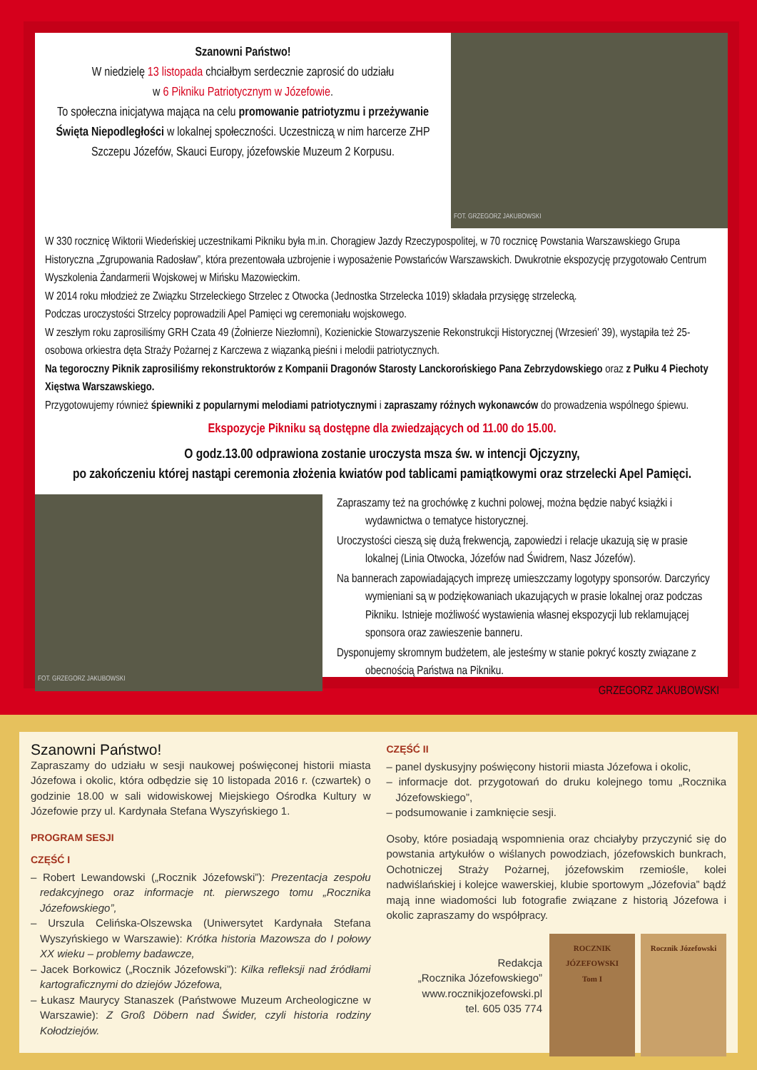Szanowni Państwo!
W niedzielę 13 listopada chciałbym serdecznie zaprosić do udziału
w 6 Pikniku Patriotycznym w Józefowie.
To społeczna inicjatywa mająca na celu promowanie patriotyzmu i przeżywanie Święta Niepodległości w lokalnej społeczności. Uczestniczą w nim harcerze ZHP Szczepu Józefów, Skauci Europy, józefowskie Muzeum 2 Korpusu.
FOT. GRZEGORZ JAKUBOWSKI
W 330 rocznicę Wiktorii Wiedeńskiej uczestnikami Pikniku była m.in. Chorągiew Jazdy Rzeczypospolitej, w 70 rocznicę Powstania Warszawskiego Grupa Historyczna „Zgrupowania Radosław”, która prezentowała uzbrojenie i wyposażenie Powstańców Warszawskich. Dwukrotnie ekspozycję przygotowało Centrum Wyszkolenia Żandarmerii Wojskowej w Mińsku Mazowieckim.
W 2014 roku młodzież ze Związku Strzeleckiego Strzelec z Otwocka (Jednostka Strzelecka 1019) składała przysięgę strzelecką.
Podczas uroczystości Strzelcy poprowadzili Apel Pamięci wg ceremoniału wojskowego.
W zeszłym roku zaprosiliśmy GRH Czata 49 (Żołnierze Niezłomni), Kozienickie Stowarzyszenie Rekonstrukcji Historycznej (Wrzesień' 39), wystąpiła też 25-osobowa orkiestra dęta Straży Pożarnej z Karczewa z wiązanką pieśni i melodii patriotycznych.
Na tegoroczny Piknik zaprosiliśmy rekonstruktorów z Kompanii Dragonów Starosty Lanckorońskiego Pana Zebrzydowskiego oraz z Pułku 4 Piechoty Xięstwa Warszawskiego.
Przygotowujemy również śpiewniki z popularnymi melodiami patriotycznymi i zapraszamy różnych wykonawców do prowadzenia wspólnego śpiewu.
Ekspozycje Pikniku są dostępne dla zwiedzających od 11.00 do 15.00.
O godz.13.00 odprawiona zostanie uroczysta msza św. w intencji Ojczyzny,
po zakończeniu której nastąpi ceremonia złożenia kwiatów pod tablicami pamiątkowymi oraz strzelecki Apel Pamięci.
FOT. GRZEGORZ JAKUBOWSKI
Zapraszamy też na grochówkę z kuchni polowej, można będzie nabyć książki i wydawnictwa o tematyce historycznej.
Uroczystości cieszą się dużą frekwencją, zapowiedzi i relacje ukazują się w prasie lokalnej (Linia Otwocka, Józefów nad Świdrem, Nasz Józefów).
Na bannerach zapowiadających imprezę umieszczamy logotypy sponsorów. Darczyńcy wymieniani są w podziękowaniach ukazujących w prasie lokalnej oraz podczas Pikniku. Istnieje możliwość wystawienia własnej ekspozycji lub reklamującej sponsora oraz zawieszenie banneru.
Dysponujemy skromnym budżetem, ale jesteśmy w stanie pokryć koszty związane z obecnością Państwa na Pikniku.
GRZEGORZ JAKUBOWSKI
Szanowni Państwo!
Zapraszamy do udziału w sesji naukowej poświęconej historii miasta Józefowa i okolic, która odbędzie się 10 listopada 2016 r. (czwartek) o godzinie 18.00 w sali widowiskowej Miejskiego Ośrodka Kultury w Józefowie przy ul. Kardynała Stefana Wyszyńskiego 1.
PROGRAM SESJI
CZĘŚĆ I
– Robert Lewandowski („Rocznik Józefowski”): Prezentacja zespołu redakcyjnego oraz informacje nt. pierwszego tomu „Rocznika Józefowskiego”,
– Urszula Celińska-Olszewska (Uniwersytet Kardynała Stefana Wyszyńskiego w Warszawie): Krótka historia Mazowsza do I połowy XX wieku – problemy badawcze,
– Jacek Borkowicz („Rocznik Józefowski”): Kilka refleksji nad źródłami kartograficznymi do dziejów Józefowa,
– Łukasz Maurycy Stanaszek (Państwowe Muzeum Archeologiczne w Warszawie): Z Groß Döbern nad Świder, czyli historia rodziny Kołodziejów.
CZĘŚĆ II
– panel dyskusyjny poświęcony historii miasta Józefowa i okolic,
– informacje dot. przygotowań do druku kolejnego tomu „Rocznika Józefowskiego”,
– podsumowanie i zamknięcie sesji.
Osoby, które posiadają wspomnienia oraz chciałyby przyczynić się do powstania artykułów o wiślanych powodziach, józefowskich bunkrach, Ochotniczej Straży Pożarnej, józefowskim rzemiośle, kolei nadwiślańskiej i kolejce wawerskiej, klubie sportowym „Józefovia” bądź mają inne wiadomości lub fotografie związane z historią Józefowa i okolic zapraszamy do współpracy.
Redakcja
„Rocznika Józefowskiego”
www.rocznikjozefowski.pl
tel. 605 035 774
ROCZNIK
JÓZEFOWSKI
Tom I
Rocznik Józefowski